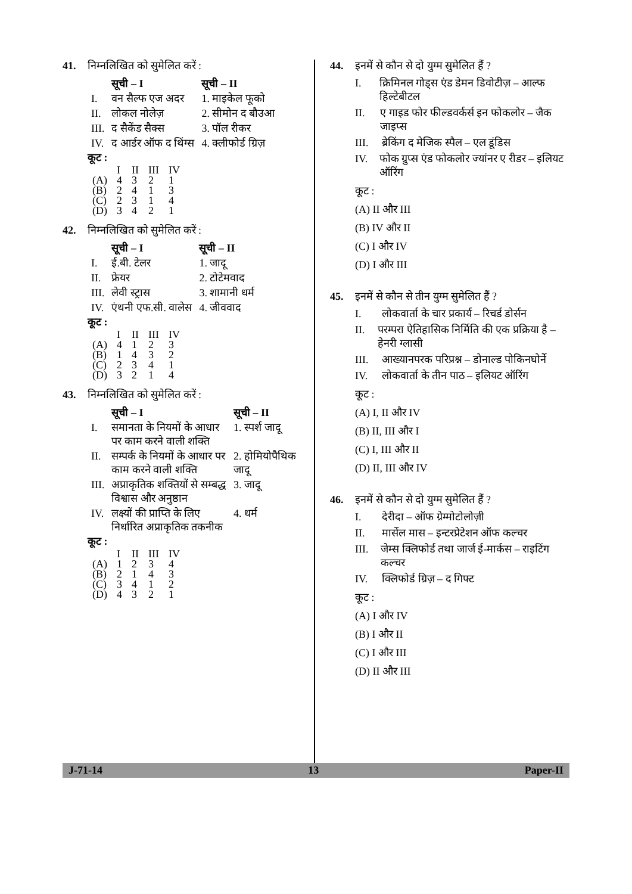41. निम्नलिखित को सुमेलित करें :
| | सूची – I | सूची – II |
| --- | --- | --- |
| I. | वन सैल्फ एज अदर | 1. माइकेल फूको |
| II. | लोकल नोलेज़ | 2. सीमोन द बौउआ |
| III. | द सैकेंड सैक्स | 3. पॉल रीकर |
| IV. | द आर्डर ऑफ द थिंग्स | 4. क्लीफोर्ड ग्रिज़ |
कूट :
| | I | II | III | IV |
| (A) | 4 | 3 | 2 | 1 |
| (B) | 2 | 4 | 1 | 3 |
| (C) | 2 | 3 | 1 | 4 |
| (D) | 3 | 4 | 2 | 1 |
42. निम्नलिखित को सुमेलित करें :
| | सूची – I | सूची – II |
| --- | --- | --- |
| I. | ई.बी. टेलर | 1. जादू |
| II. | फ्रेयर | 2. टोटेमवाद |
| III. | लेवी स्ट्रास | 3. शामानी धर्म |
| IV. | एंथनी एफ.सी. वालेस | 4. जीववाद |
कूट :
| | I | II | III | IV |
| (A) | 4 | 1 | 2 | 3 |
| (B) | 1 | 4 | 3 | 2 |
| (C) | 2 | 3 | 4 | 1 |
| (D) | 3 | 2 | 1 | 4 |
43. निम्नलिखित को सुमेलित करें :
| | सूची – I | सूची – II |
| --- | --- | --- |
| I. | समानता के नियमों के आधार पर काम करने वाली शक्ति | 1. स्पर्श जादू |
| II. | सम्पर्क के नियमों के आधार पर काम करने वाली शक्ति | 2. होमियोपैथिक जादू |
| III. | अप्राकृतिक शक्तियों से सम्बद्ध विश्वास और अनुष्ठान | 3. जादू |
| IV. | लक्ष्यों की प्राप्ति के लिए निर्धारित अप्राकृतिक तकनीक | 4. धर्म |
कूट :
| | I | II | III | IV |
| (A) | 1 | 2 | 3 | 4 |
| (B) | 2 | 1 | 4 | 3 |
| (C) | 3 | 4 | 1 | 2 |
| (D) | 4 | 3 | 2 | 1 |
44. इनमें से कौन से दो युग्म सुमेलित हैं ?
I. क्रिमिनल गोड्स एंड डेमन डिवोटीज़ – आल्फ हिल्टेबीटल
II. ए गाइड फोर फील्डवर्कर्स इन फोकलोर – जैक जाइप्स
III. ब्रेकिंग द मेजिक स्पैल – एल डूंडिस
IV. फोक ग्रुप्स एंड फोकलोर ज्यांनर ए रीडर – इलियट ऑरिंग
कूट :
(A) II और III
(B) IV और II
(C) I और IV
(D) I और III
45. इनमें से कौन से तीन युग्म सुमेलित हैं ?
I. लोकवार्ता के चार प्रकार्य – रिचर्ड डोर्सन
II. परम्परा ऐतिहासिक निर्मिति की एक प्रक्रिया है – हेनरी ग्लासी
III. आख्यानपरक परिप्रश्न – डोनाल्ड पोकिनघोर्ने
IV. लोकवार्ता के तीन पाठ – इलियट ऑरिंग
कूट :
(A) I, II और IV
(B) II, III और I
(C) I, III और II
(D) II, III और IV
46. इनमें से कौन से दो युग्म सुमेलित हैं ?
I. देरीदा – ऑफ ग्रेम्मोटोलोज़ी
II. मार्सेल मास – इन्टरप्रेटेशन ऑफ कल्चर
III. जेम्स क्लिफोर्ड तथा जार्ज ई-मार्कस – राइटिंग कल्चर
IV. क्लिफोर्ड ग्रिज़ – द गिफ्ट
कूट :
(A) I और IV
(B) I और II
(C) I और III
(D) II और III
J-71-14 13 Paper-II